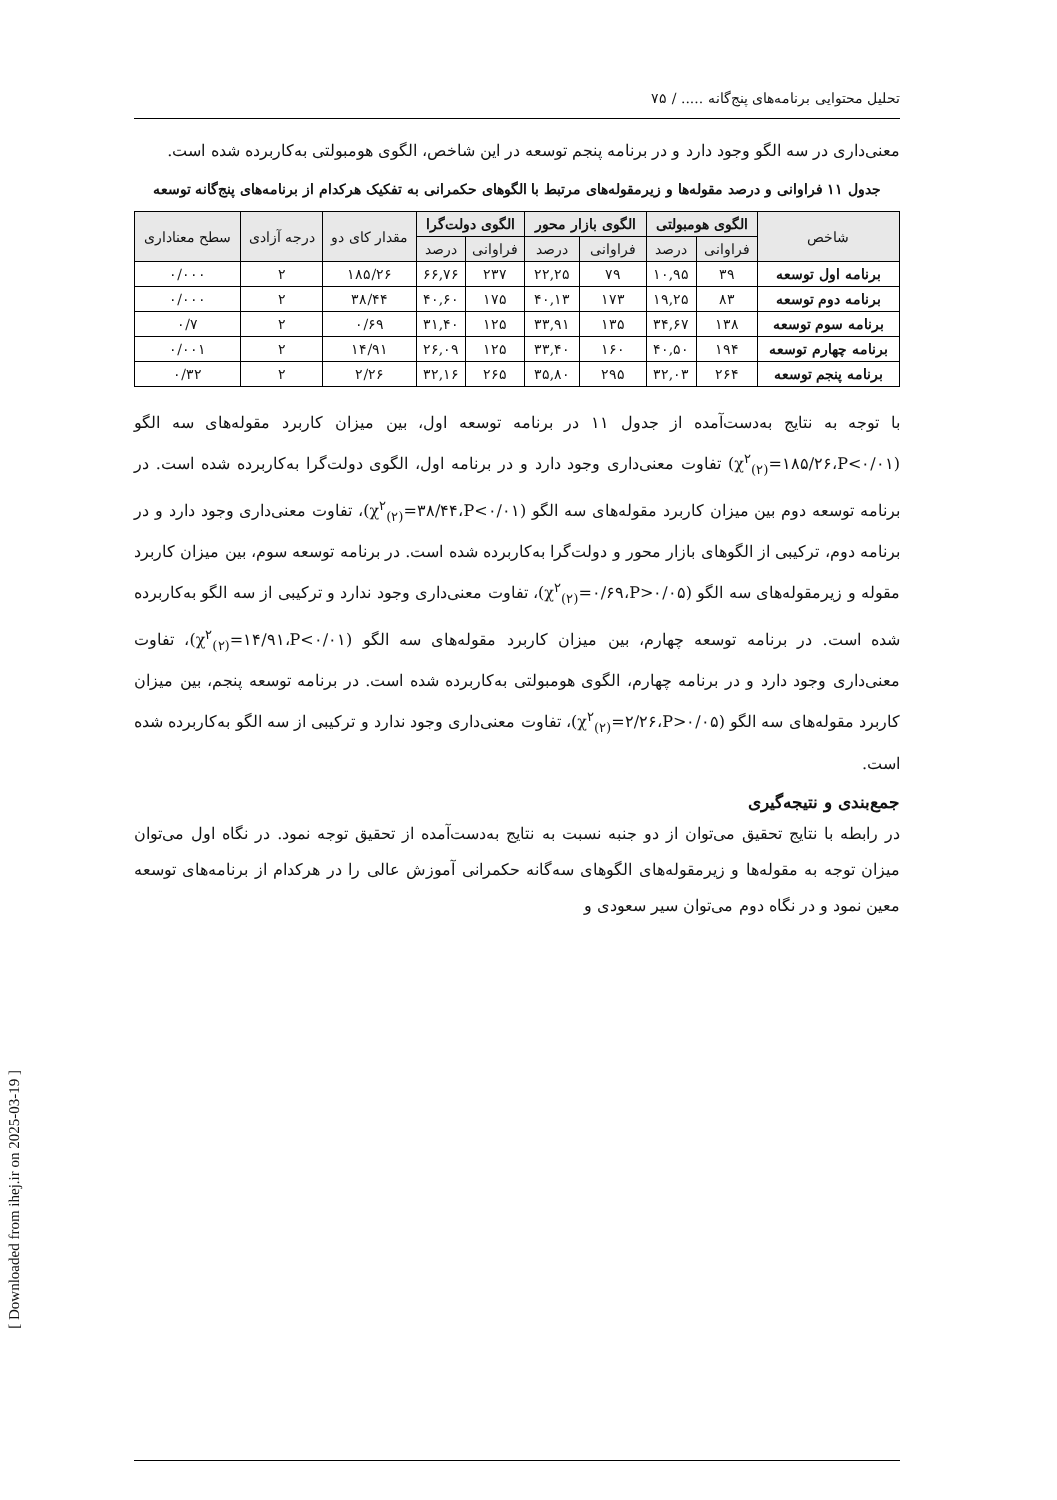تحلیل محتوایی برنامه‌های پنج‌گانه ..... / ۷۵
معنی‌داری در سه الگو وجود دارد و در برنامه پنجم توسعه در این شاخص، الگوی هومبولتی به‌کاربرده شده است.
جدول ۱۱ فراوانی و درصد مقوله‌ها و زیرمقوله‌های مرتبط با الگوهای حکمرانی به تفکیک هرکدام از برنامه‌های پنج‌گانه توسعه
| شاخص | الگوی هومبولتی | | الگوی بازار محور | | الگوی دولت‌گرا | | مقدار کای دو | درجه آزادی | سطح معناداری |
| --- | --- | --- | --- | --- | --- | --- | --- | --- | --- |
| | فراوانی | درصد | فراوانی | درصد | فراوانی | درصد | | | |
| برنامه اول توسعه | ۳۹ | ۱۰,۹۵ | ۷۹ | ۲۲,۲۵ | ۲۳۷ | ۶۶,۷۶ | ۱۸۵/۲۶ | ۲ | ۰/۰۰۰ |
| برنامه دوم توسعه | ۸۳ | ۱۹,۲۵ | ۱۷۳ | ۴۰,۱۳ | ۱۷۵ | ۴۰,۶۰ | ۳۸/۴۴ | ۲ | ۰/۰۰۰ |
| برنامه سوم توسعه | ۱۳۸ | ۳۴,۶۷ | ۱۳۵ | ۳۳,۹۱ | ۱۲۵ | ۳۱,۴۰ | ۰/۶۹ | ۲ | ۰/۷ |
| برنامه چهارم توسعه | ۱۹۴ | ۴۰,۵۰ | ۱۶۰ | ۳۳,۴۰ | ۱۲۵ | ۲۶,۰۹ | ۱۴/۹۱ | ۲ | ۰/۰۰۱ |
| برنامه پنجم توسعه | ۲۶۴ | ۳۲,۰۳ | ۲۹۵ | ۳۵,۸۰ | ۲۶۵ | ۳۲,۱۶ | ۲/۲۶ | ۲ | ۰/۳۲ |
با توجه به نتایج به‌دست‌آمده از جدول ۱۱ در برنامه توسعه اول، بین میزان کاربرد مقوله‌های سه الگو (χ<sup>۲</sup><sub>(۲)</sub>=۱۸۵/۲۶،P<۰/۰۱) تفاوت معنی‌داری وجود دارد و در برنامه اول، الگوی دولت‌گرا به‌کاربرده شده است. در برنامه توسعه دوم بین میزان کاربرد مقوله‌های سه الگو (χ<sup>۲</sup><sub>(۲)</sub>=۳۸/۴۴،P<۰/۰۱)، تفاوت معنی‌داری وجود دارد و در برنامه دوم، ترکیبی از الگوهای بازار محور و دولت‌گرا به‌کاربرده شده است. در برنامه توسعه سوم، بین میزان کاربرد مقوله و زیرمقوله‌های سه الگو (χ<sup>۲</sup><sub>(۲)</sub>=۰/۶۹،P>۰/۰۵)، تفاوت معنی‌داری وجود ندارد و ترکیبی از سه الگو به‌کاربرده شده است. در برنامه توسعه چهارم، بین میزان کاربرد مقوله‌های سه الگو (χ<sup>۲</sup><sub>(۲)</sub>=۱۴/۹۱،P<۰/۰۱)، تفاوت معنی‌داری وجود دارد و در برنامه چهارم، الگوی هومبولتی به‌کاربرده شده است. در برنامه توسعه پنجم، بین میزان کاربرد مقوله‌های سه الگو (χ<sup>۲</sup><sub>(۲)</sub>=۲/۲۶،P>۰/۰۵)، تفاوت معنی‌داری وجود ندارد و ترکیبی از سه الگو به‌کاربرده شده است.
جمع‌بندی و نتیجه‌گیری
در رابطه با نتایج تحقیق می‌توان از دو جنبه نسبت به نتایج به‌دست‌آمده از تحقیق توجه نمود. در نگاه اول می‌توان میزان توجه به مقوله‌ها و زیرمقوله‌های الگوهای سه‌گانه حکمرانی آموزش عالی را در هرکدام از برنامه‌های توسعه معین نمود و در نگاه دوم می‌توان سیر سعودی و
[ Downloaded from ihej.ir on 2025-03-19 ]